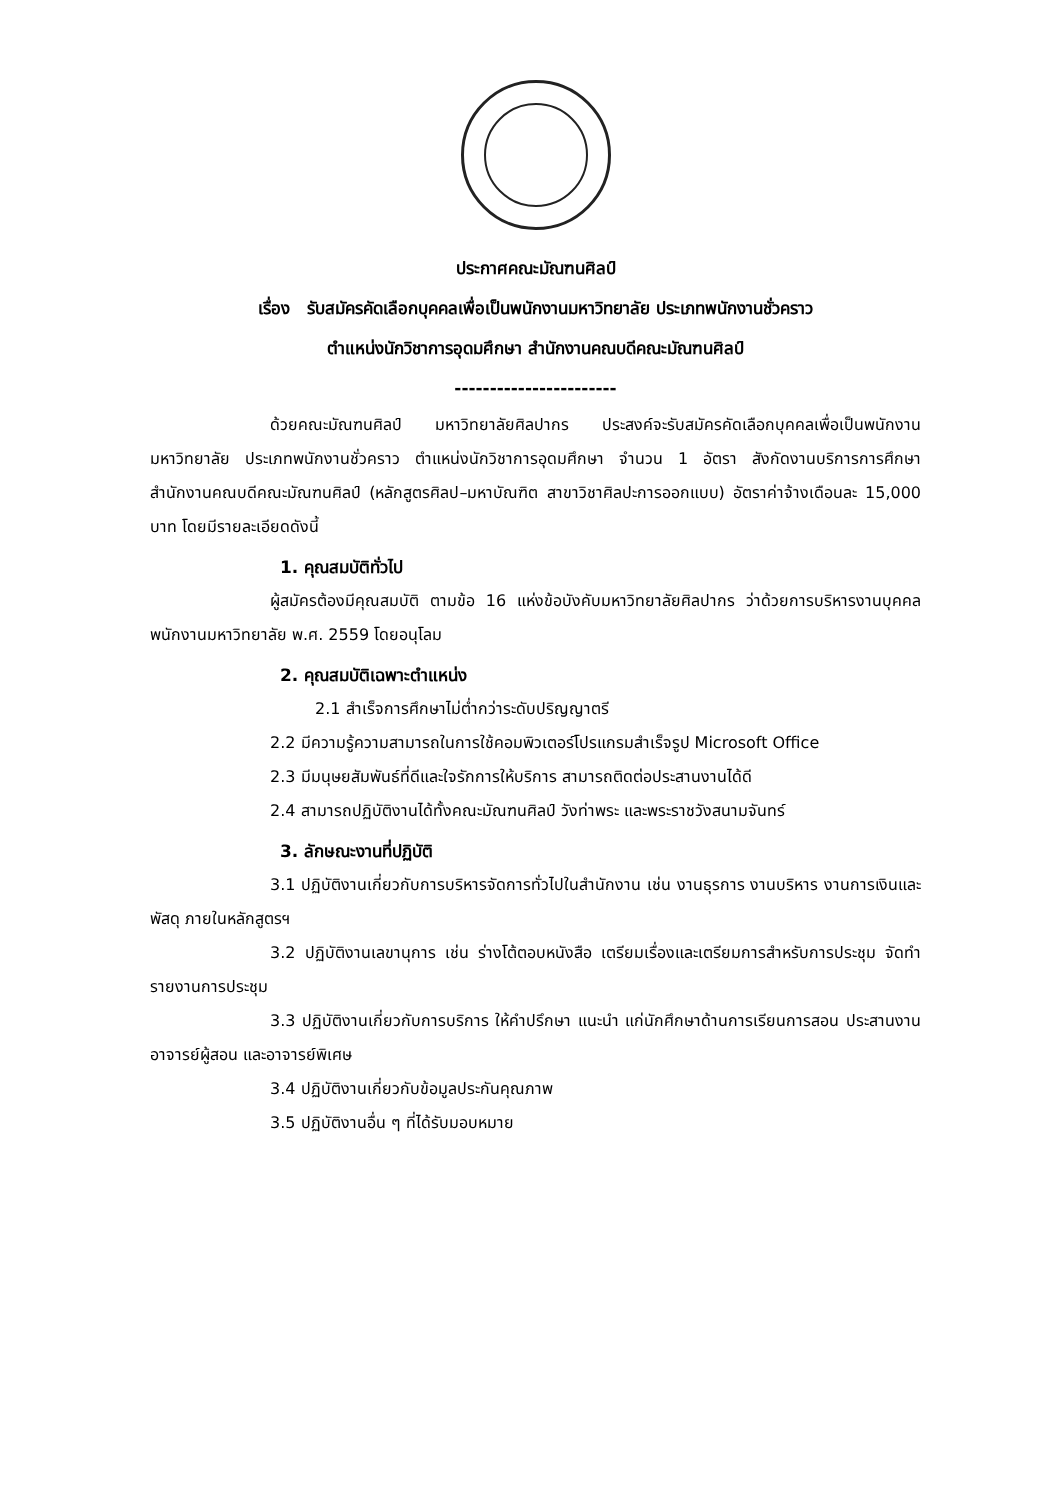ประกาศคณะมัณฑนศิลป์
เรื่อง รับสมัครคัดเลือกบุคคลเพื่อเป็นพนักงานมหาวิทยาลัย ประเภทพนักงานชั่วคราว
ตำแหน่งนักวิชาการอุดมศึกษา สำนักงานคณบดีคณะมัณฑนศิลป์
-----------------------
ด้วยคณะมัณฑนศิลป์ มหาวิทยาลัยศิลปากร ประสงค์จะรับสมัครคัดเลือกบุคคลเพื่อเป็นพนักงานมหาวิทยาลัย ประเภทพนักงานชั่วคราว ตำแหน่งนักวิชาการอุดมศึกษา จำนวน 1 อัตรา สังกัดงานบริการการศึกษา สำนักงานคณบดีคณะมัณฑนศิลป์ (หลักสูตรศิลป–มหาบัณฑิต สาขาวิชาศิลปะการออกแบบ) อัตราค่าจ้างเดือนละ 15,000 บาท โดยมีรายละเอียดดังนี้
1. คุณสมบัติทั่วไป
ผู้สมัครต้องมีคุณสมบัติ ตามข้อ 16 แห่งข้อบังคับมหาวิทยาลัยศิลปากร ว่าด้วยการบริหารงานบุคคลพนักงานมหาวิทยาลัย พ.ศ. 2559 โดยอนุโลม
2. คุณสมบัติเฉพาะตำแหน่ง
2.1 สำเร็จการศึกษาไม่ต่ำกว่าระดับปริญญาตรี
2.2 มีความรู้ความสามารถในการใช้คอมพิวเตอร์โปรแกรมสำเร็จรูป Microsoft Office
2.3 มีมนุษยสัมพันธ์ที่ดีและใจรักการให้บริการ สามารถติดต่อประสานงานได้ดี
2.4 สามารถปฏิบัติงานได้ทั้งคณะมัณฑนศิลป์ วังท่าพระ และพระราชวังสนามจันทร์
3. ลักษณะงานที่ปฏิบัติ
3.1 ปฏิบัติงานเกี่ยวกับการบริหารจัดการทั่วไปในสำนักงาน เช่น งานธุรการ งานบริหาร งานการเงินและพัสดุ ภายในหลักสูตรฯ
3.2 ปฏิบัติงานเลขานุการ เช่น ร่างโต้ตอบหนังสือ เตรียมเรื่องและเตรียมการสำหรับการประชุม จัดทำรายงานการประชุม
3.3 ปฏิบัติงานเกี่ยวกับการบริการ ให้คำปรึกษา แนะนำ แก่นักศึกษาด้านการเรียนการสอน ประสานงานอาจารย์ผู้สอน และอาจารย์พิเศษ
3.4 ปฏิบัติงานเกี่ยวกับข้อมูลประกันคุณภาพ
3.5 ปฏิบัติงานอื่น ๆ ที่ได้รับมอบหมาย